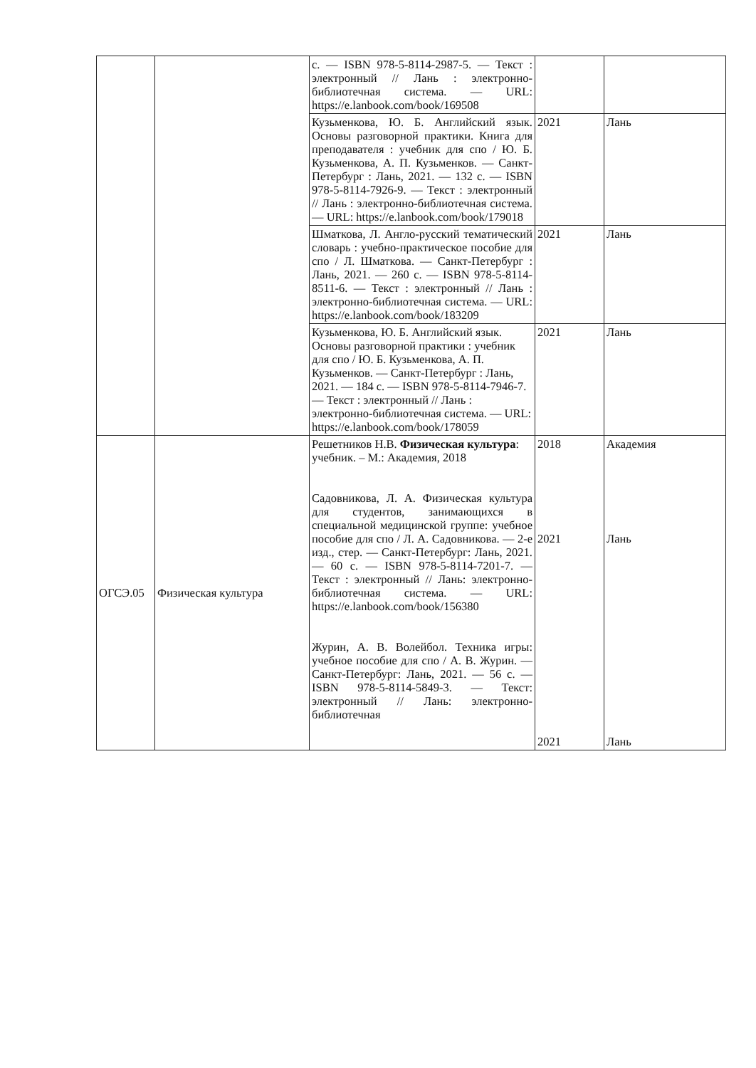| | | с. — ISBN 978-5-8114-2987-5. — Текст : электронный // Лань : электронно-библиотечная система. — URL: https://e.lanbook.com/book/169508 | | |
| | | Кузьменкова, Ю. Б. Английский язык. Основы разговорной практики. Книга для преподавателя : учебник для спо / Ю. Б. Кузьменкова, А. П. Кузьменков. — Санкт-Петербург : Лань, 2021. — 132 с. — ISBN 978-5-8114-7926-9. — Текст : электронный // Лань : электронно-библиотечная система. — URL: https://e.lanbook.com/book/179018 | 2021 | Лань |
| | | Шматкова, Л. Англо-русский тематический словарь : учебно-практическое пособие для спо / Л. Шматкова. — Санкт-Петербург : Лань, 2021. — 260 с. — ISBN 978-5-8114-8511-6. — Текст : электронный // Лань : электронно-библиотечная система. — URL: https://e.lanbook.com/book/183209 | 2021 | Лань |
| | | Кузьменкова, Ю. Б. Английский язык. Основы разговорной практики : учебник для спо / Ю. Б. Кузьменкова, А. П. Кузьменков. — Санкт-Петербург : Лань, 2021. — 184 с. — ISBN 978-5-8114-7946-7. — Текст : электронный // Лань : электронно-библиотечная система. — URL: https://e.lanbook.com/book/178059 | 2021 | Лань |
| ОГСЭ.05 | Физическая культура | Решетников Н.В. Физическая культура : учебник. – М.: Академия, 2018 Садовникова, Л. А. Физическая культура для студентов, занимающихся в специальной медицинской группе: учебное пособие для спо / Л. А. Садовникова. — 2-е изд., стер. — Санкт-Петербург: Лань, 2021. — 60 с. — ISBN 978-5-8114-7201-7. — Текст : электронный // Лань: электронно-библиотечная система. — URL: https://e.lanbook.com/book/156380 Журин, А. В. Волейбол. Техника игры: учебное пособие для спо / А. В. Журин. — Санкт-Петербург: Лань, 2021. — 56 с. — ISBN 978-5-8114-5849-3. — Текст: электронный // Лань: электронно-библиотечная | 2018 2021 2021 | Академия Лань Лань |